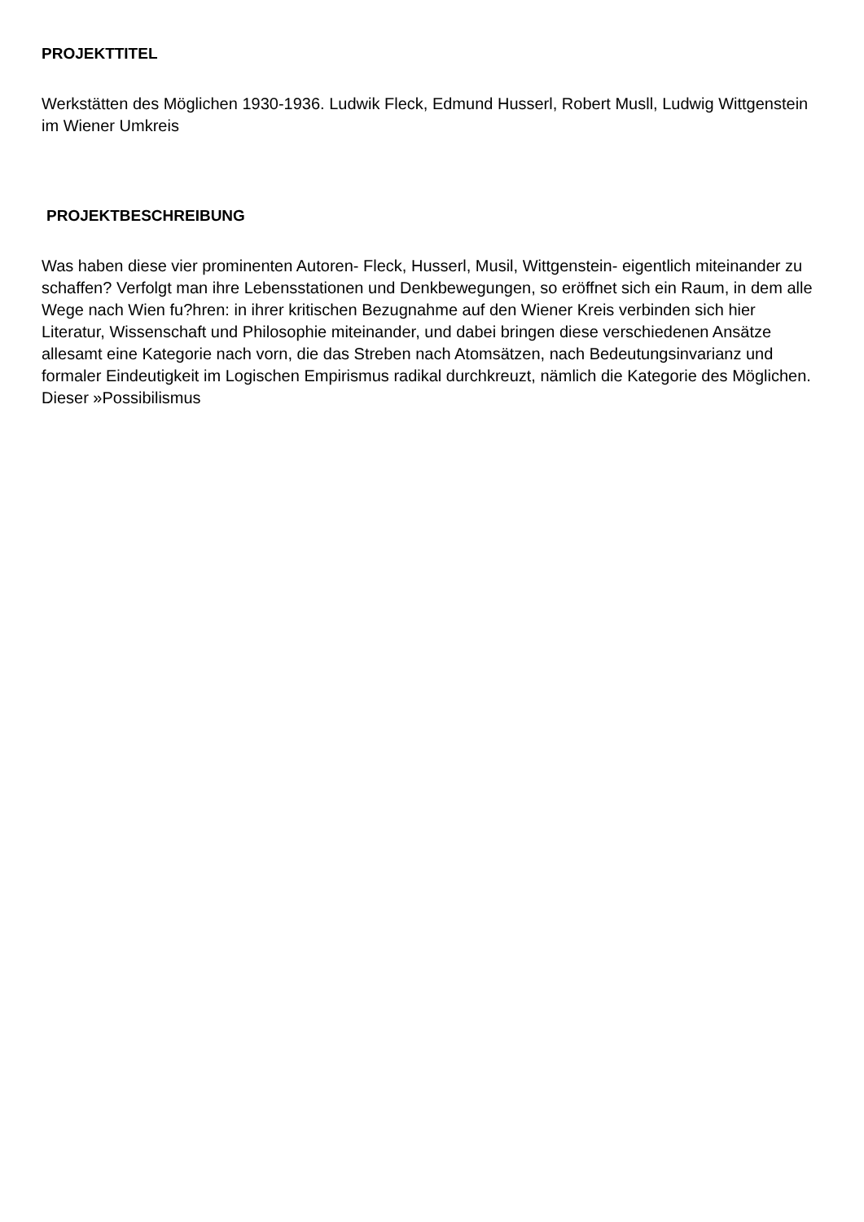PROJEKTTITEL
Werkstätten des Möglichen 1930-1936. Ludwik Fleck, Edmund Husserl, Robert Musll, Ludwig Wittgenstein im Wiener Umkreis
PROJEKTBESCHREIBUNG
Was haben diese vier prominenten Autoren- Fleck, Husserl, Musil, Wittgenstein- eigentlich miteinander zu schaffen? Verfolgt man ihre Lebensstationen und Denkbewegungen, so eröffnet sich ein Raum, in dem alle Wege nach Wien fu?hren: in ihrer kritischen Bezugnahme auf den Wiener Kreis verbinden sich hier Literatur, Wissenschaft und Philosophie miteinander, und dabei bringen diese verschiedenen Ansätze allesamt eine Kategorie nach vorn, die das Streben nach Atomsätzen, nach Bedeutungsinvarianz und formaler Eindeutigkeit im Logischen Empirismus radikal durchkreuzt, nämlich die Kategorie des Möglichen. Dieser »Possibilismus